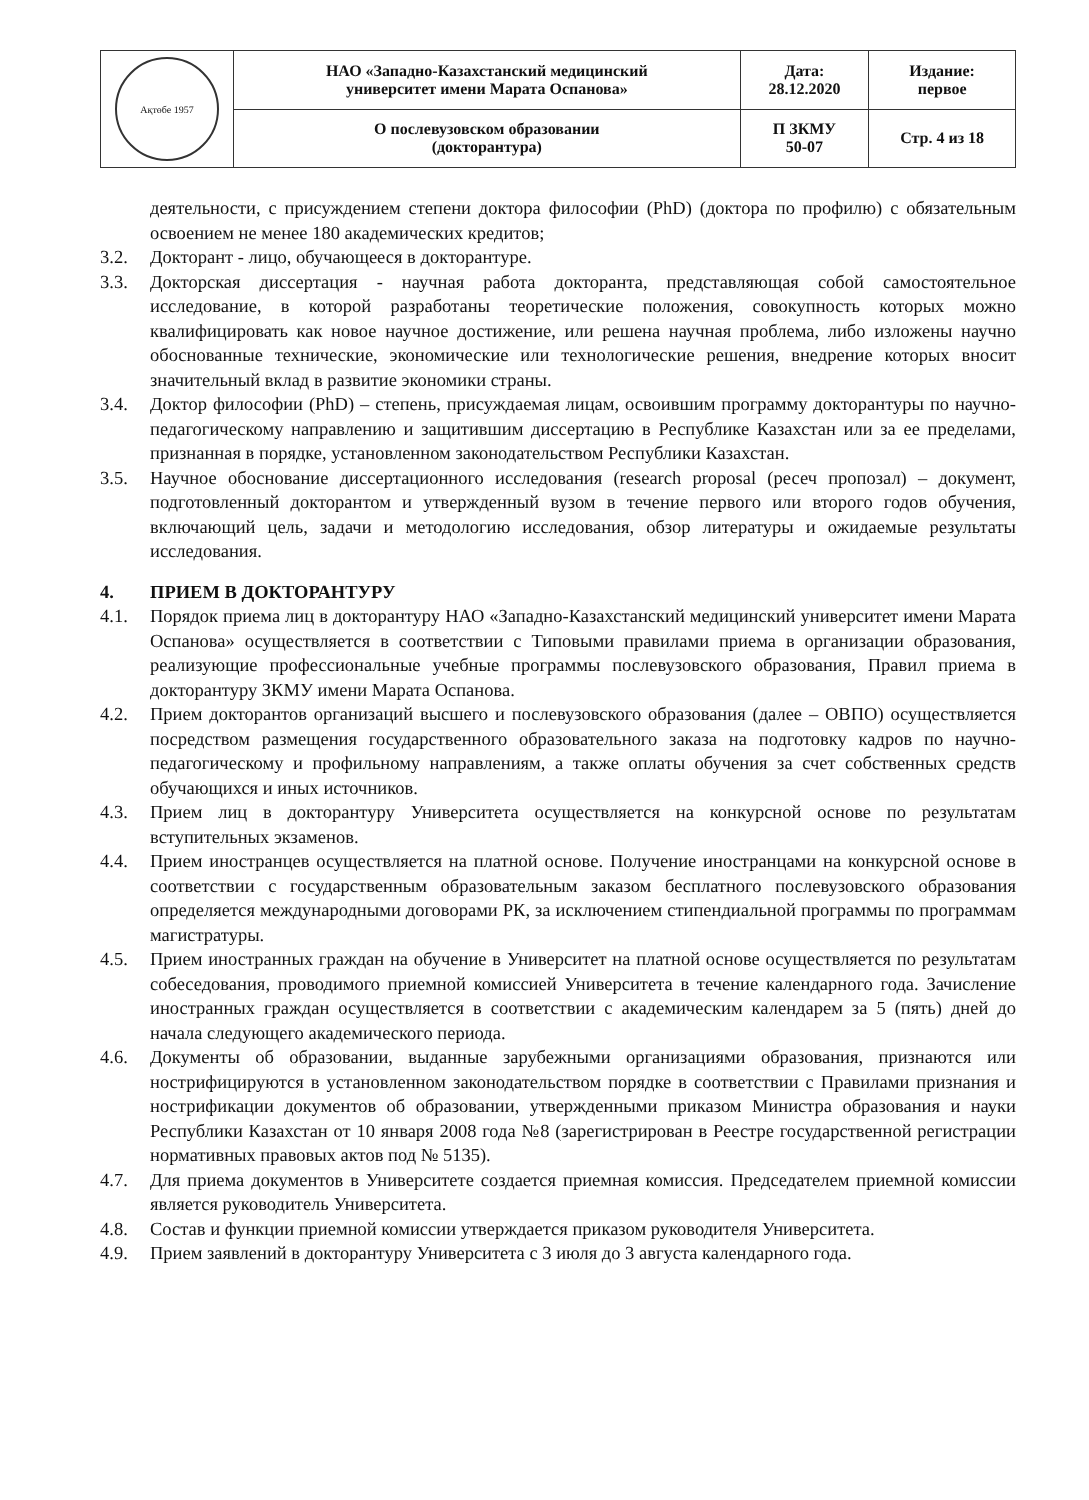| Ақтөбе 1957 | НАО «Западно-Казахстанский медицинский университет имени Марата Оспанова» | Дата: 28.12.2020 | Издание: первое |
| | О послевузовском образовании (докторантура) | П ЗКМУ 50-07 | Стр. 4 из 18 |
деятельности, с присуждением степени доктора философии (PhD) (доктора по профилю) с обязательным освоением не менее 180 академических кредитов;
3.2. Докторант - лицо, обучающееся в докторантуре.
3.3. Докторская диссертация - научная работа докторанта, представляющая собой самостоятельное исследование, в которой разработаны теоретические положения, совокупность которых можно квалифицировать как новое научное достижение, или решена научная проблема, либо изложены научно обоснованные технические, экономические или технологические решения, внедрение которых вносит значительный вклад в развитие экономики страны.
3.4. Доктор философии (PhD) – степень, присуждаемая лицам, освоившим программу докторантуры по научно-педагогическому направлению и защитившим диссертацию в Республике Казахстан или за ее пределами, признанная в порядке, установленном законодательством Республики Казахстан.
3.5. Научное обоснование диссертационного исследования (research proposal (ресеч пропозал) – документ, подготовленный докторантом и утвержденный вузом в течение первого или второго годов обучения, включающий цель, задачи и методологию исследования, обзор литературы и ожидаемые результаты исследования.
4. ПРИЕМ В ДОКТОРАНТУРУ
4.1. Порядок приема лиц в докторантуру НАО «Западно-Казахстанский медицинский университет имени Марата Оспанова» осуществляется в соответствии с Типовыми правилами приема в организации образования, реализующие профессиональные учебные программы послевузовского образования, Правил приема в докторантуру ЗКМУ имени Марата Оспанова.
4.2. Прием докторантов организаций высшего и послевузовского образования (далее – ОВПО) осуществляется посредством размещения государственного образовательного заказа на подготовку кадров по научно-педагогическому и профильному направлениям, а также оплаты обучения за счет собственных средств обучающихся и иных источников.
4.3. Прием лиц в докторантуру Университета осуществляется на конкурсной основе по результатам вступительных экзаменов.
4.4. Прием иностранцев осуществляется на платной основе. Получение иностранцами на конкурсной основе в соответствии с государственным образовательным заказом бесплатного послевузовского образования определяется международными договорами РК, за исключением стипендиальной программы по программам магистратуры.
4.5. Прием иностранных граждан на обучение в Университет на платной основе осуществляется по результатам собеседования, проводимого приемной комиссией Университета в течение календарного года. Зачисление иностранных граждан осуществляется в соответствии с академическим календарем за 5 (пять) дней до начала следующего академического периода.
4.6. Документы об образовании, выданные зарубежными организациями образования, признаются или нострифицируются в установленном законодательством порядке в соответствии с Правилами признания и нострификации документов об образовании, утвержденными приказом Министра образования и науки Республики Казахстан от 10 января 2008 года №8 (зарегистрирован в Реестре государственной регистрации нормативных правовых актов под № 5135).
4.7. Для приема документов в Университете создается приемная комиссия. Председателем приемной комиссии является руководитель Университета.
4.8. Состав и функции приемной комиссии утверждается приказом руководителя Университета.
4.9. Прием заявлений в докторантуру Университета с 3 июля до 3 августа календарного года.